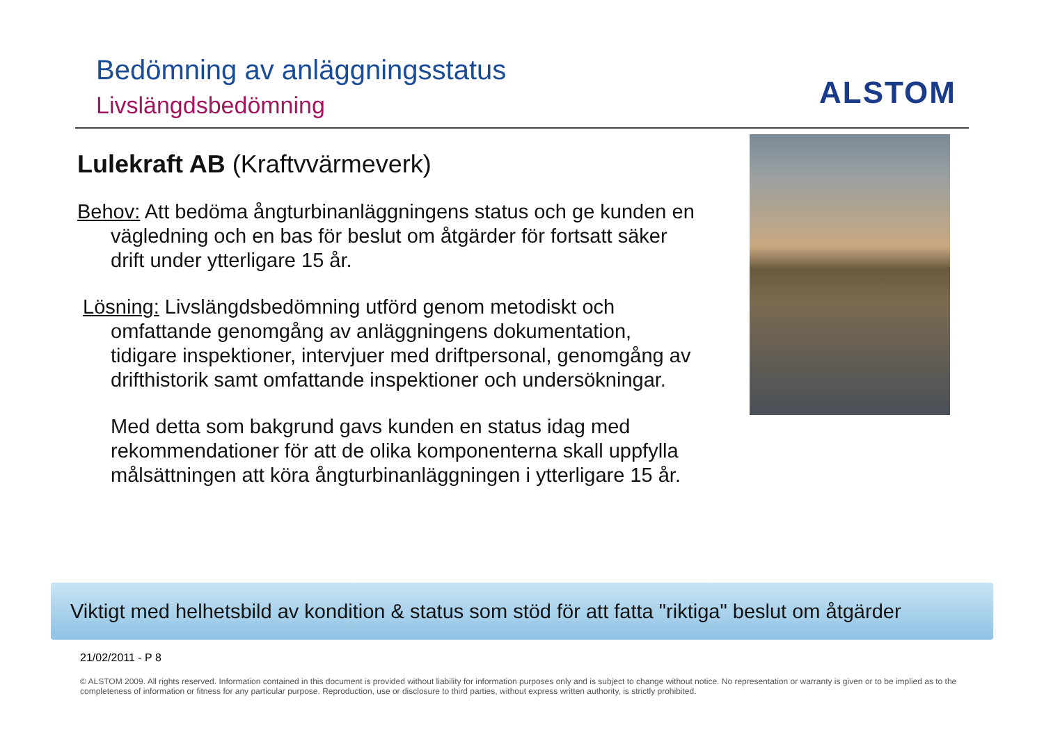Bedömning av anläggningsstatus
Livslängdsbedömning ALSTOM
Lulekraft AB (Kraftvvärmeverk)
Behov: Att bedöma ångturbinanläggningens status och ge kunden en vägledning och en bas för beslut om åtgärder för fortsatt säker drift under ytterligare 15 år.
Lösning: Livslängdsbedömning utförd genom metodiskt och omfattande genomgång av anläggningens dokumentation, tidigare inspektioner, intervjuer med driftpersonal, genomgång av drifthistorik samt omfattande inspektioner och undersökningar.
Med detta som bakgrund gavs kunden en status idag med rekommendationer för att de olika komponenterna skall uppfylla målsättningen att köra ångturbinanläggningen i ytterligare 15 år.
Viktigt med helhetsbild av kondition & status som stöd för att fatta "riktiga" beslut om åtgärder
21/02/2011 - P 8
© ALSTOM 2009. All rights reserved. Information contained in this document is provided without liability for information purposes only and is subject to change without notice. No representation or warranty is given or to be implied as to the completeness of information or fitness for any particular purpose. Reproduction, use or disclosure to third parties, without express written authority, is strictly prohibited.